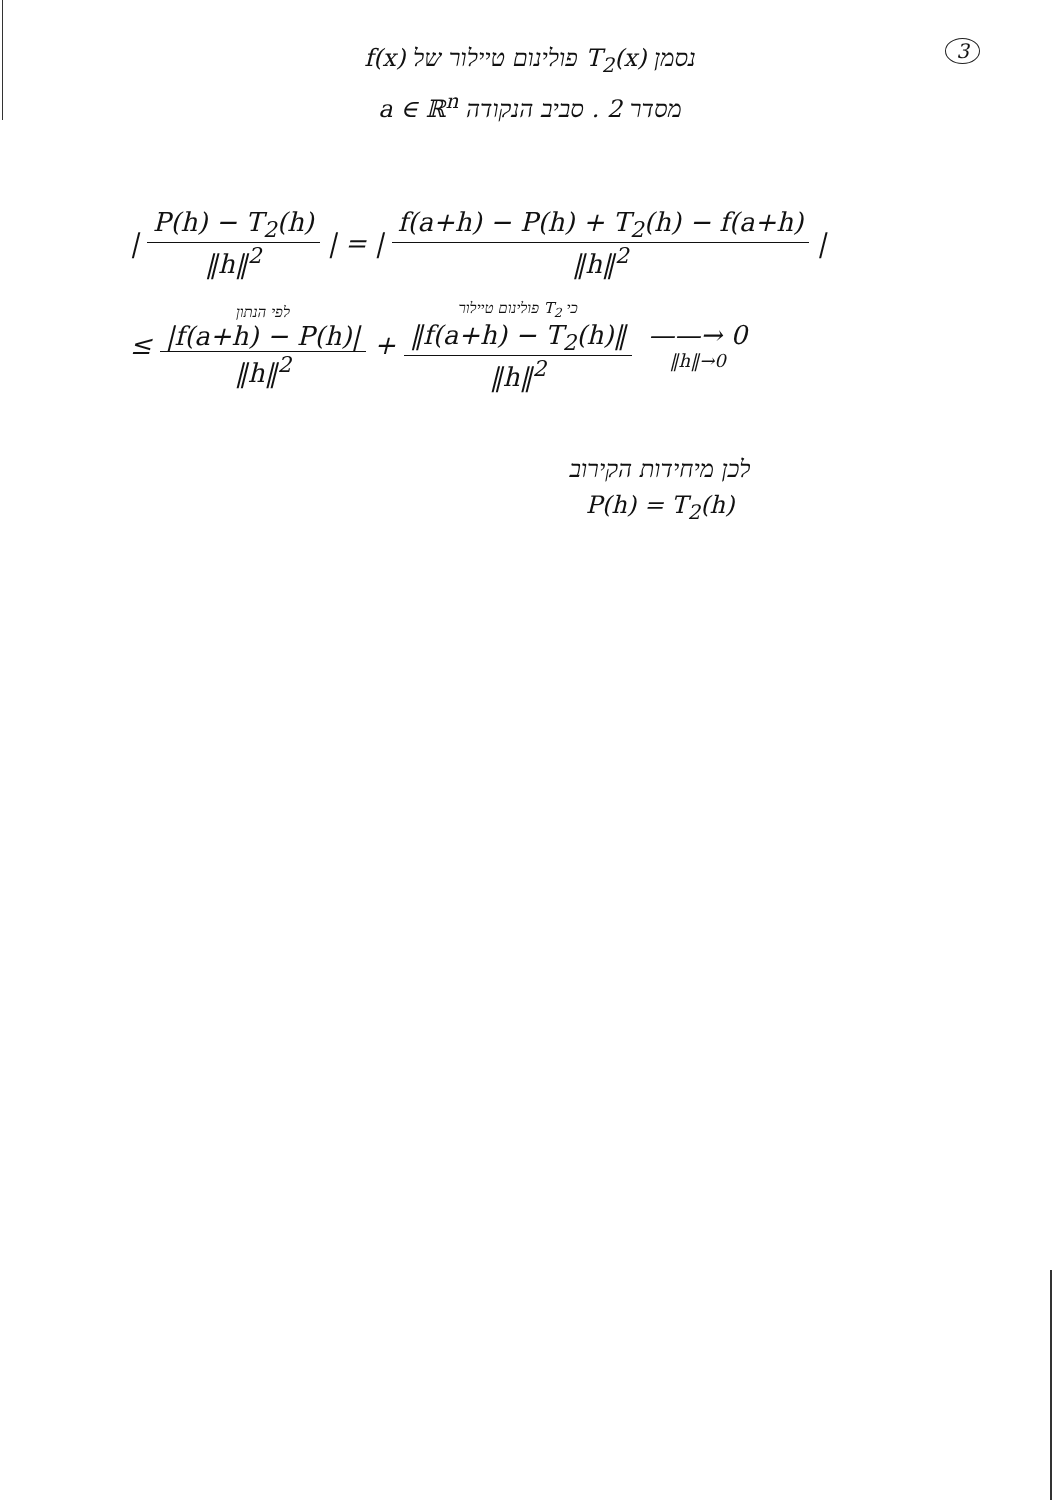3
נסמן T<sub>2</sub>(x) פולינום טיילור של f(x)
מסדר 2 . סביב הנקודה a ∈ ℝ<sup>n</sup>
| P(h) − T<sub>2</sub>(h) ‖h‖<sup>2</sup> | = | f(a+h) − P(h) + T<sub>2</sub>(h) − f(a+h) ‖h‖<sup>2</sup> |
≤ לפי הנתון |f(a+h) − P(h)| ‖h‖<sup>2</sup> + כי T<sub>2</sub> פולינום טיילור ‖f(a+h) − T<sub>2</sub>(h)‖ ‖h‖<sup>2</sup> ——→ 0 ‖h‖→0
לכן מיחידות הקירוב
P(h) = T<sub>2</sub>(h)